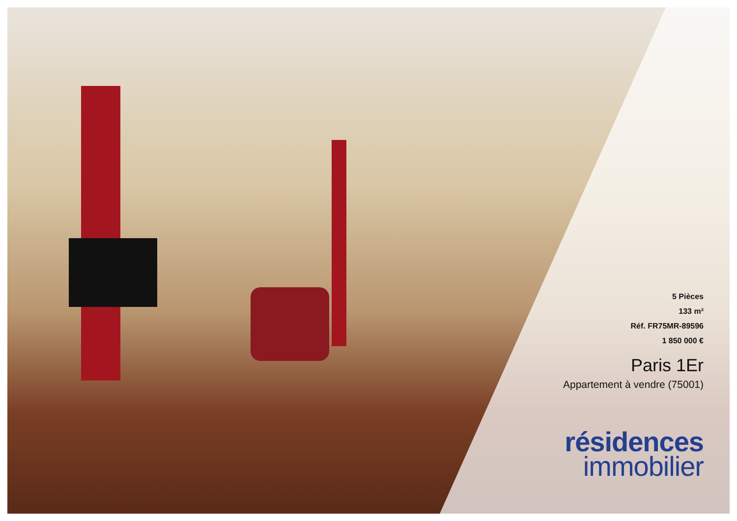5 Pièces
133 m²
Réf. FR75MR-89596
1 850 000 €
Paris 1Er
Appartement à vendre (75001)
résidences
immobilier